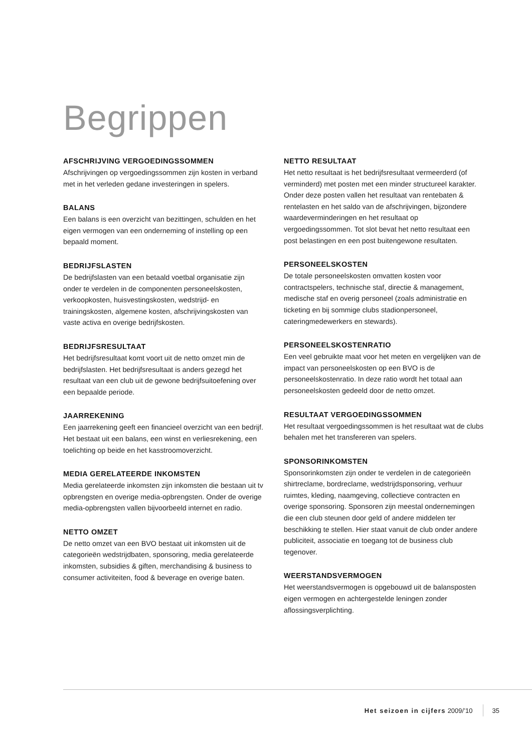Begrippen
AFSCHRIJVING VERGOEDINGSSOMMEN
Afschrijvingen op vergoedingssommen zijn kosten in verband met in het verleden gedane investeringen in spelers.
BALANS
Een balans is een overzicht van bezittingen, schulden en het eigen vermogen van een onderneming of instelling op een bepaald moment.
BEDRIJFSLASTEN
De bedrijfslasten van een betaald voetbal organisatie zijn onder te verdelen in de componenten personeelskosten, verkoopkosten, huisvestingskosten, wedstrijd- en trainingskosten, algemene kosten, afschrijvingskosten van vaste activa en overige bedrijfskosten.
BEDRIJFSRESULTAAT
Het bedrijfsresultaat komt voort uit de netto omzet min de bedrijfslasten. Het bedrijfsresultaat is anders gezegd het resultaat van een club uit de gewone bedrijfsuitoefening over een bepaalde periode.
JAARREKENING
Een jaarrekening geeft een financieel overzicht van een bedrijf. Het bestaat uit een balans, een winst en verliesrekening, een toelichting op beide en het kasstroomoverzicht.
MEDIA GERELATEERDE INKOMSTEN
Media gerelateerde inkomsten zijn inkomsten die bestaan uit tv opbrengsten en overige media-opbrengsten. Onder de overige media-opbrengsten vallen bijvoorbeeld internet en radio.
NETTO OMZET
De netto omzet van een BVO bestaat uit inkomsten uit de categorieën wedstrijdbaten, sponsoring, media gerelateerde inkomsten, subsidies & giften, merchandising & business to consumer activiteiten, food & beverage en overige baten.
NETTO RESULTAAT
Het netto resultaat is het bedrijfsresultaat vermeerderd (of verminderd) met posten met een minder structureel karakter. Onder deze posten vallen het resultaat van rentebaten & rentelasten en het saldo van de afschrijvingen, bijzondere waardeverminderingen en het resultaat op vergoedingssommen. Tot slot bevat het netto resultaat een post belastingen en een post buitengewone resultaten.
PERSONEELSKOSTEN
De totale personeelskosten omvatten kosten voor contractspelers, technische staf, directie & management, medische staf en overig personeel (zoals administratie en ticketing en bij sommige clubs stadionpersoneel, cateringmedewerkers en stewards).
PERSONEELSKOSTENRATIO
Een veel gebruikte maat voor het meten en vergelijken van de impact van personeelskosten op een BVO is de personeelskostenratio. In deze ratio wordt het totaal aan personeelskosten gedeeld door de netto omzet.
RESULTAAT VERGOEDINGSSOMMEN
Het resultaat vergoedingssommen is het resultaat wat de clubs behalen met het transfereren van spelers.
SPONSORINKOMSTEN
Sponsorinkomsten zijn onder te verdelen in de categorieën shirtreclame, bordreclame, wedstrijdsponsoring, verhuur ruimtes, kleding, naamgeving, collectieve contracten en overige sponsoring. Sponsoren zijn meestal ondernemingen die een club steunen door geld of andere middelen ter beschikking te stellen. Hier staat vanuit de club onder andere publiciteit, associatie en toegang tot de business club tegenover.
WEERSTANDSVERMOGEN
Het weerstandsvermogen is opgebouwd uit de balansposten eigen vermogen en achtergestelde leningen zonder aflossingsverplichting.
Het seizoen in cijfers 2009/’10 35